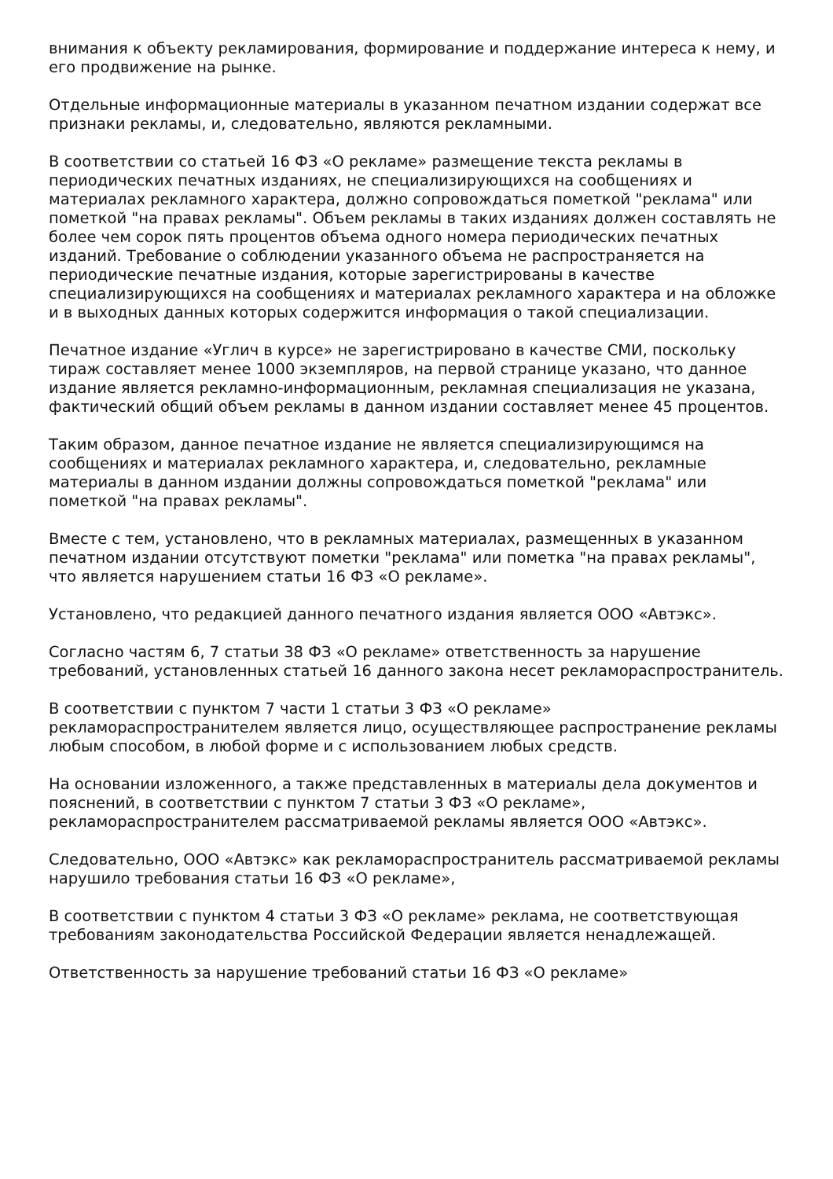внимания к объекту рекламирования, формирование и поддержание интереса к нему, и его продвижение на рынке.
Отдельные информационные материалы в указанном печатном издании содержат все признаки рекламы, и, следовательно, являются рекламными.
В соответствии со статьей 16 ФЗ «О рекламе» размещение текста рекламы в периодических печатных изданиях, не специализирующихся на сообщениях и материалах рекламного характера, должно сопровождаться пометкой "реклама" или пометкой "на правах рекламы". Объем рекламы в таких изданиях должен составлять не более чем сорок пять процентов объема одного номера периодических печатных изданий. Требование о соблюдении указанного объема не распространяется на периодические печатные издания, которые зарегистрированы в качестве специализирующихся на сообщениях и материалах рекламного характера и на обложке и в выходных данных которых содержится информация о такой специализации.
Печатное издание «Углич в курсе» не зарегистрировано в качестве СМИ, поскольку тираж составляет менее 1000 экземпляров, на первой странице указано, что данное издание является рекламно-информационным, рекламная специализация не указана, фактический общий объем рекламы в данном издании составляет менее 45 процентов.
Таким образом, данное печатное издание не является специализирующимся на сообщениях и материалах рекламного характера, и, следовательно, рекламные материалы в данном издании должны сопровождаться пометкой "реклама" или пометкой "на правах рекламы".
Вместе с тем, установлено, что в рекламных материалах, размещенных в указанном печатном издании отсутствуют пометки "реклама" или пометка "на правах рекламы", что является нарушением статьи 16 ФЗ «О рекламе».
Установлено, что редакцией данного печатного издания является ООО «Автэкс».
Согласно частям 6, 7 статьи 38 ФЗ «О рекламе» ответственность за нарушение требований, установленных статьей 16 данного закона несет рекламораспространитель.
В соответствии с пунктом 7 части 1 статьи 3 ФЗ «О рекламе» рекламораспространителем является лицо, осуществляющее распространение рекламы любым способом, в любой форме и с использованием любых средств.
На основании изложенного, а также представленных в материалы дела документов и пояснений, в соответствии с пунктом 7 статьи 3 ФЗ «О рекламе», рекламораспространителем рассматриваемой рекламы является ООО «Автэкс».
Следовательно, ООО «Автэкс» как рекламораспространитель рассматриваемой рекламы нарушило требования статьи 16 ФЗ «О рекламе»,
В соответствии с пунктом 4 статьи 3 ФЗ «О рекламе» реклама, не соответствующая требованиям законодательства Российской Федерации является ненадлежащей.
Ответственность за нарушение требований статьи 16 ФЗ «О рекламе»